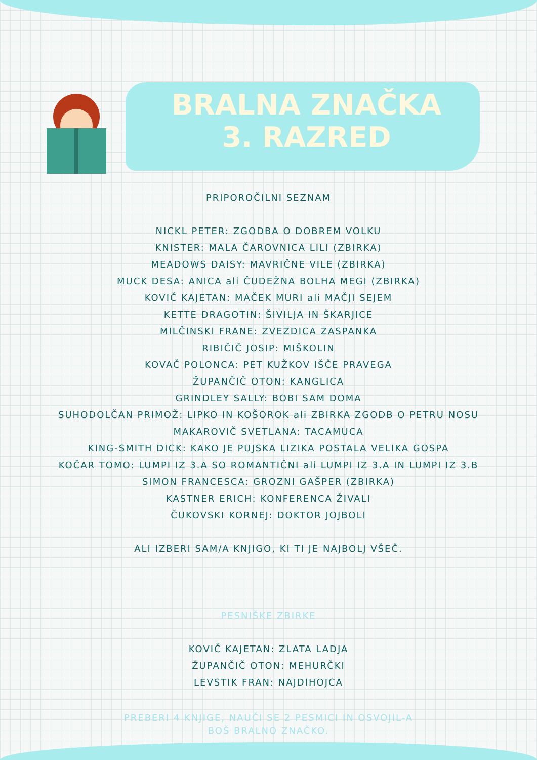BRALNA ZNAČKA
3. RAZRED
PRIPOROČILNI SEZNAM
NICKL PETER: ZGODBA O DOBREM VOLKU
KNISTER: MALA ČAROVNICA LILI (ZBIRKA)
MEADOWS DAISY: MAVRIČNE VILE (ZBIRKA)
MUCK DESA: ANICA ali ČUDEŽNA BOLHA MEGI (ZBIRKA)
KOVIČ KAJETAN: MAČEK MURI ali MAČJI SEJEM
KETTE DRAGOTIN: ŠIVILJA IN ŠKARJICE
MILČINSKI FRANE: ZVEZDICA ZASPANKA
RIBIČIČ JOSIP: MIŠKOLIN
KOVAČ POLONCA: PET KUŽKOV IŠČE PRAVEGA
ŽUPANČIČ OTON: KANGLICA
GRINDLEY SALLY: BOBI SAM DOMA
SUHODOLČAN PRIMOŽ: LIPKO IN KOŠOROK ali ZBIRKA ZGODB O PETRU NOSU
MAKAROVIČ SVETLANA: TACAMUCA
KING-SMITH DICK: KAKO JE PUJSKA LIZIKA POSTALA VELIKA GOSPA
KOČAR TOMO: LUMPI IZ 3.A SO ROMANTIČNI ali LUMPI IZ 3.A IN LUMPI IZ 3.B
SIMON FRANCESCA: GROZNI GAŠPER (ZBIRKA)
KASTNER ERICH: KONFERENCA ŽIVALI
ČUKOVSKI KORNEJ: DOKTOR JOJBOLI
ALI IZBERI SAM/A KNJIGO, KI TI JE NAJBOLJ VŠEČ.
PESNIŠKE ZBIRKE
KOVIČ KAJETAN: ZLATA LADJA
ŽUPANČIČ OTON: MEHURČKI
LEVSTIK FRAN: NAJDIHOJCA
PREBERI 4 KNJIGE, NAUČI SE 2 PESMICI IN OSVOJIL-A
BOŠ BRALNO ZNAČKO.